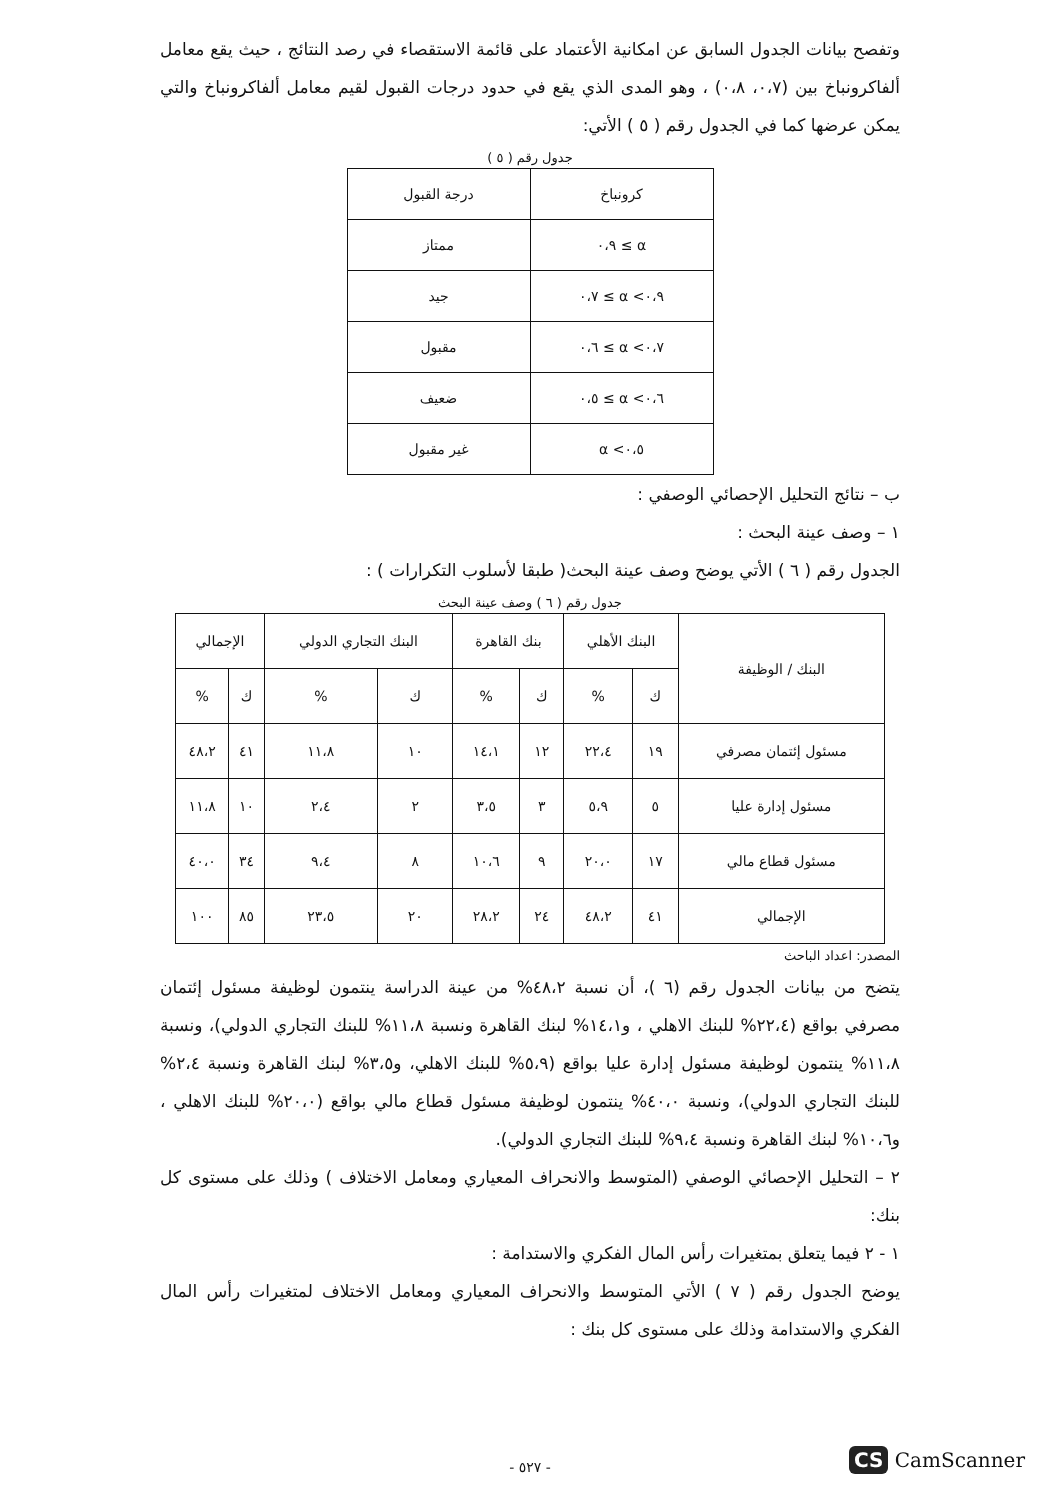وتفصح بيانات الجدول السابق عن امكانية الأعتماد على قائمة الاستقصاء في رصد النتائج ، حيث يقع معامل ألفاكرونباخ بين (٠،٧، ٠،٨) ، وهو المدى الذي يقع في حدود درجات القبول لقيم معامل ألفاكرونباخ والتي يمكن عرضها كما في الجدول رقم ( ٥ ) الأتي:
جدول رقم ( ٥ )
| كرونباخ | درجة القبول |
| --- | --- |
| α ≥ ٠،٩ | ممتاز |
| ٠،٩> α ≥ ٠،٧ | جيد |
| ٠،٧> α ≥ ٠،٦ | مقبول |
| ٠،٦> α ≥ ٠،٥ | ضعيف |
| ٠،٥> α | غير مقبول |
ب – نتائج التحليل الإحصائي الوصفي :
١ – وصف عينة البحث :
الجدول رقم ( ٦ ) الأتي يوضح وصف عينة البحث( طبقا لأسلوب التكرارات ) :
جدول رقم ( ٦ ) وصف عينة البحث
| البنك / الوظيفة | البنك الأهلي | | بنك القاهرة | | البنك التجاري الدولي | | الإجمالي | |
| --- | --- | --- | --- | --- | --- | --- | --- | --- |
| | ك | % | ك | % | ك | % | ك | % |
| مسئول إئتمان مصرفي | ١٩ | ٢٢،٤ | ١٢ | ١٤،١ | ١٠ | ١١،٨ | ٤١ | ٤٨،٢ |
| مسئول إدارة عليا | ٥ | ٥،٩ | ٣ | ٣،٥ | ٢ | ٢،٤ | ١٠ | ١١،٨ |
| مسئول قطاع مالي | ١٧ | ٢٠،٠ | ٩ | ١٠،٦ | ٨ | ٩،٤ | ٣٤ | ٤٠،٠ |
| الإجمالي | ٤١ | ٤٨،٢ | ٢٤ | ٢٨،٢ | ٢٠ | ٢٣،٥ | ٨٥ | ١٠٠ |
المصدر: اعداد الباحث
يتضح من بيانات الجدول رقم (٦ )، أن نسبة ٤٨،٢% من عينة الدراسة ينتمون لوظيفة مسئول إئتمان مصرفي بواقع (٢٢،٤% للبنك الاهلي ، و١٤،١% لبنك القاهرة ونسبة ١١،٨% للبنك التجاري الدولي)، ونسبة ١١،٨% ينتمون لوظيفة مسئول إدارة عليا بواقع (٥،٩% للبنك الاهلي، و٣،٥% لبنك القاهرة ونسبة ٢،٤% للبنك التجاري الدولي)، ونسبة ٤٠،٠% ينتمون لوظيفة مسئول قطاع مالي بواقع (٢٠،٠% للبنك الاهلي ، و١٠،٦% لبنك القاهرة ونسبة ٩،٤% للبنك التجاري الدولي).
٢ – التحليل الإحصائي الوصفي (المتوسط والانحراف المعياري ومعامل الاختلاف ) وذلك على مستوى كل بنك:
١ - ٢ فيما يتعلق بمتغيرات رأس المال الفكري والاستدامة :
يوضح الجدول رقم ( ٧ ) الأتي المتوسط والانحراف المعياري ومعامل الاختلاف لمتغيرات رأس المال الفكري والاستدامة وذلك على مستوى كل بنك :
- ٥٢٧ -
CS CamScanner